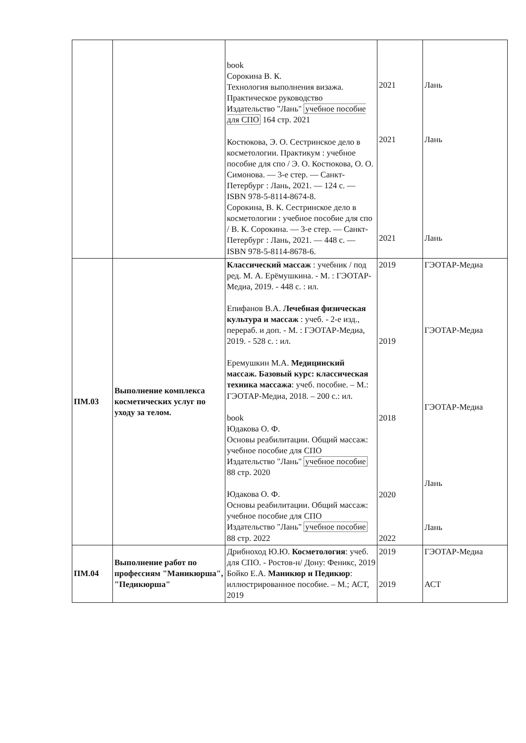| | | book Сорокина В. К. Технология выполнения визажа. Практическое руководство Издательство "Лань" учебное пособие для СПО 164 стр. 2021 Костюкова, Э. О. Сестринское дело в косметологии. Практикум : учебное пособие для спо / Э. О. Костюкова, О. О. Симонова. — 3-е стер. — Санкт-Петербург : Лань, 2021. — 124 с. — ISBN 978-5-8114-8674-8. Сорокина, В. К. Сестринское дело в косметологии : учебное пособие для спо / В. К. Сорокина. — 3-е стер. — Санкт-Петербург : Лань, 2021. — 448 с. — ISBN 978-5-8114-8678-6. | 2021 2021 2021 | Лань Лань Лань |
| ПМ.03 | Выполнение комплекса косметических услуг по уходу за телом. | Классический массаж : учебник / под ред. М. А. Ерёмушкина. - М. : ГЭОТАР-Медиа, 2019. - 448 с. : ил. Епифанов В.А. Лечебная физическая культура и массаж : учеб. - 2-е изд., перераб. и доп. - М. : ГЭОТАР-Медиа, 2019. - 528 с. : ил. Еремушкин М.А. Медицинский массаж. Базовый курс: классическая техника массажа : учеб. пособие. – М.: ГЭОТАР-Медиа, 2018. – 200 с.: ил. book Юдакова О. Ф. Основы реабилитации. Общий массаж: учебное пособие для СПО Издательство "Лань" учебное пособие 88 стр. 2020 Юдакова О. Ф. Основы реабилитации. Общий массаж: учебное пособие для СПО Издательство "Лань" учебное пособие 88 стр. 2022 | 2019 2019 2018 2020 2022 | ГЭОТАР-Медиа ГЭОТАР-Медиа ГЭОТАР-Медиа Лань Лань |
| ПМ.04 | Выполнение работ по профессиям "Маникюрша", "Педикюрша" | Дрибноход Ю.Ю. Косметология : учеб. для СПО. - Ростов-н/ Дону: Феникс, 2019 Бойко Е.А. Маникюр и Педикюр : иллюстрированное пособие. – М.; АСТ, 2019 | 2019 2019 | ГЭОТАР-Медиа АСТ |